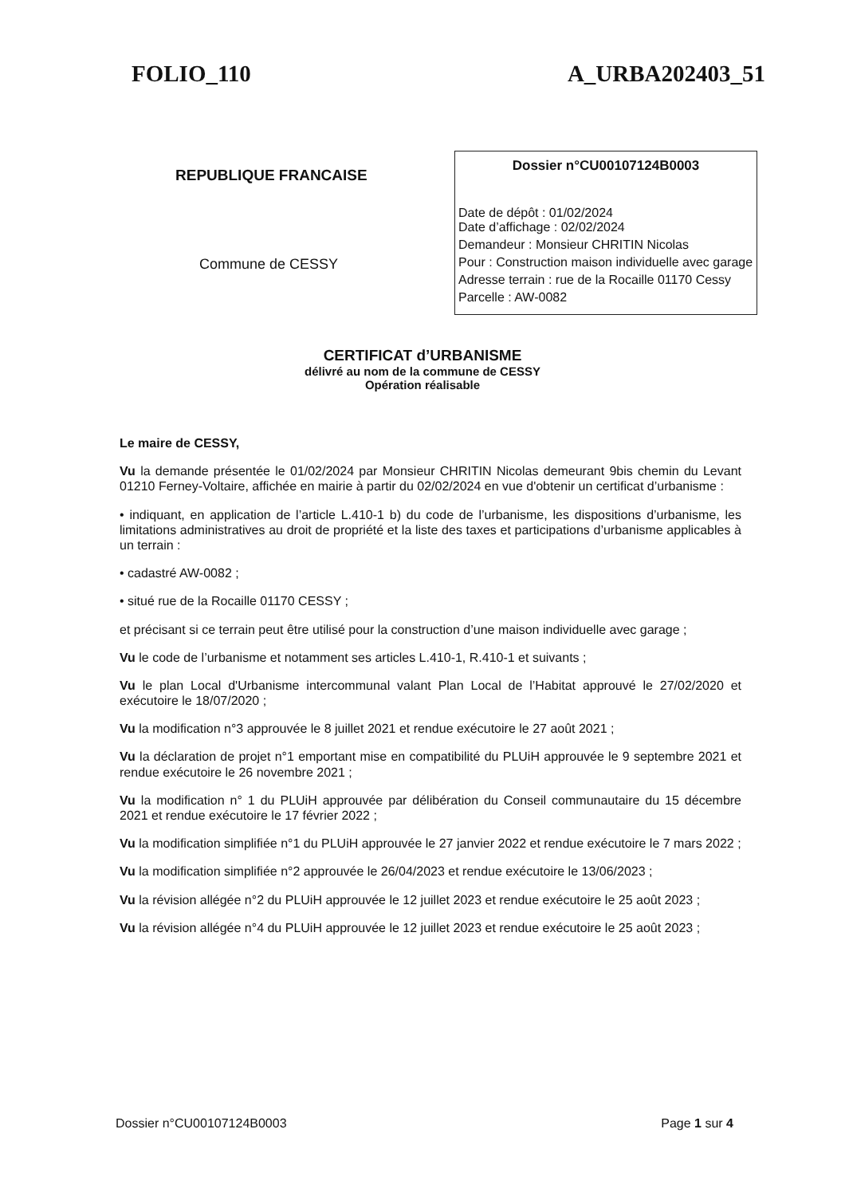FOLIO_110 A_URBA202403_51
REPUBLIQUE FRANCAISE
Commune de CESSY
Dossier n°CU00107124B0003
Date de dépôt : 01/02/2024
Date d’affichage : 02/02/2024
Demandeur : Monsieur CHRITIN Nicolas
Pour : Construction maison individuelle avec garage
Adresse terrain : rue de la Rocaille 01170 Cessy
Parcelle : AW-0082
CERTIFICAT d’URBANISME
délivré au nom de la commune de CESSY
Opération réalisable
Le maire de CESSY,
Vu la demande présentée le 01/02/2024 par Monsieur CHRITIN Nicolas demeurant 9bis chemin du Levant 01210 Ferney-Voltaire, affichée en mairie à partir du 02/02/2024 en vue d'obtenir un certificat d’urbanisme :
• indiquant, en application de l’article L.410-1 b) du code de l’urbanisme, les dispositions d’urbanisme, les limitations administratives au droit de propriété et la liste des taxes et participations d’urbanisme applicables à un terrain :
• cadastré AW-0082 ;
• situé rue de la Rocaille 01170 CESSY ;
et précisant si ce terrain peut être utilisé pour la construction d’une maison individuelle avec garage ;
Vu le code de l’urbanisme et notamment ses articles L.410-1, R.410-1 et suivants ;
Vu le plan Local d'Urbanisme intercommunal valant Plan Local de l’Habitat approuvé le 27/02/2020 et exécutoire le 18/07/2020 ;
Vu la modification n°3 approuvée le 8 juillet 2021 et rendue exécutoire le 27 août 2021 ;
Vu la déclaration de projet n°1 emportant mise en compatibilité du PLUiH approuvée le 9 septembre 2021 et rendue exécutoire le 26 novembre 2021 ;
Vu la modification n° 1 du PLUiH approuvée par délibération du Conseil communautaire du 15 décembre 2021 et rendue exécutoire le 17 février 2022 ;
Vu la modification simplifiée n°1 du PLUiH approuvée le 27 janvier 2022 et rendue exécutoire le 7 mars 2022 ;
Vu la modification simplifiée n°2 approuvée le 26/04/2023 et rendue exécutoire le 13/06/2023 ;
Vu la révision allégée n°2 du PLUiH approuvée le 12 juillet 2023 et rendue exécutoire le 25 août 2023 ;
Vu la révision allégée n°4 du PLUiH approuvée le 12 juillet 2023 et rendue exécutoire le 25 août 2023 ;
Dossier n°CU00107124B0003 Page 1 sur 4